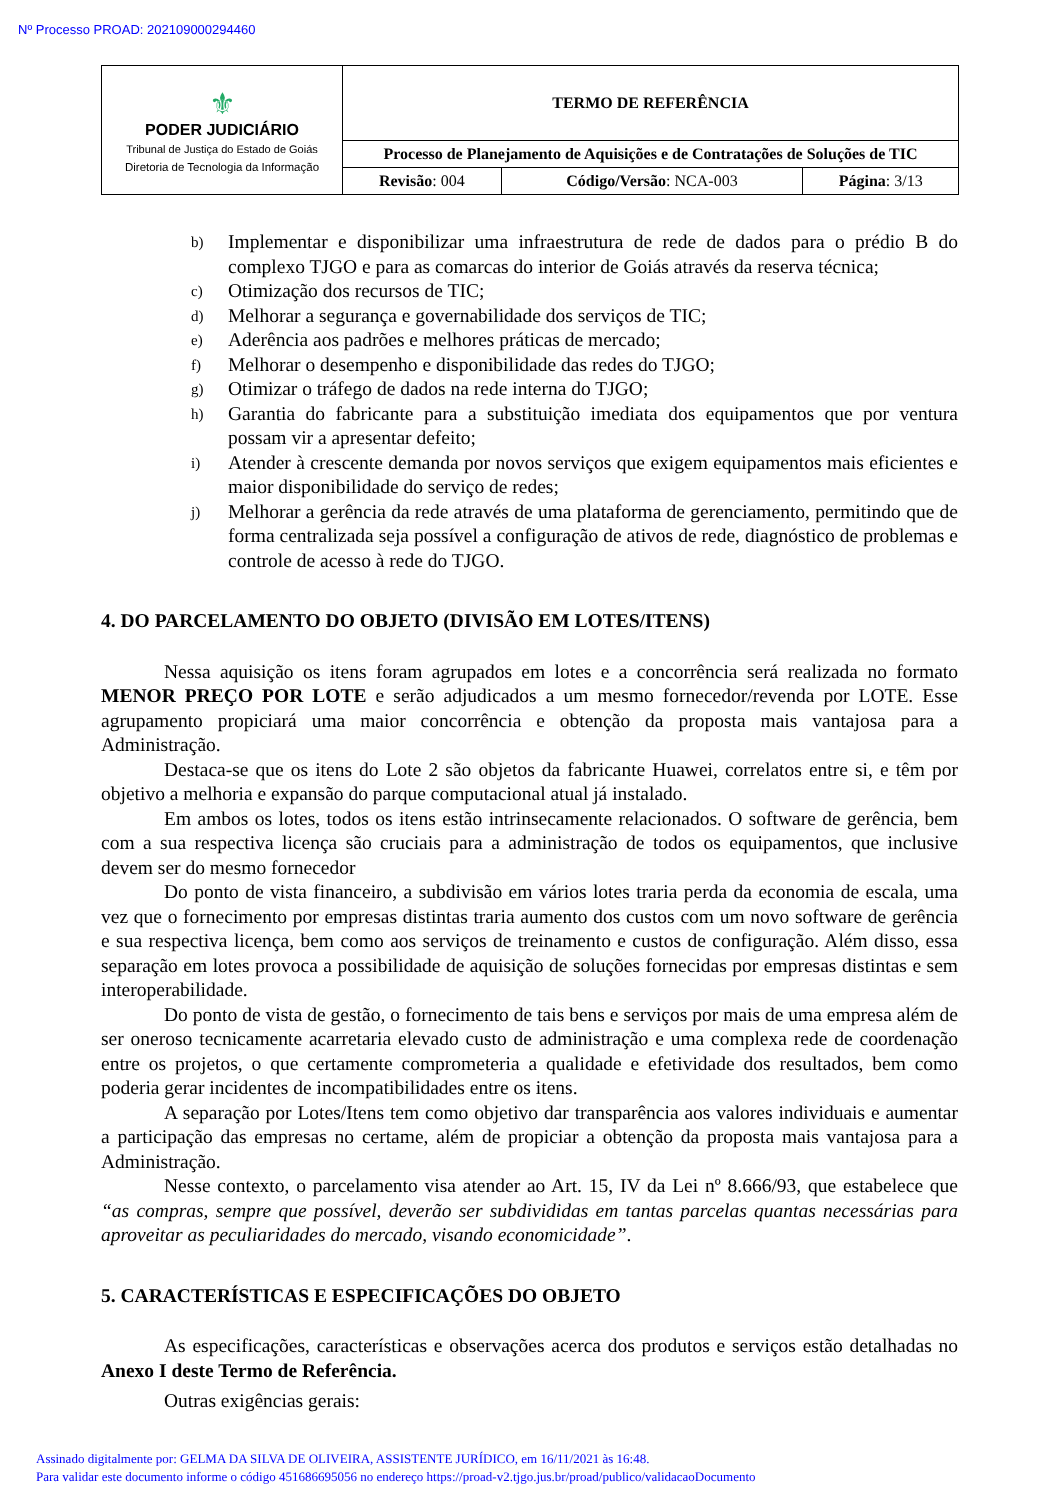Nº Processo PROAD: 202109000294460
| ⚜ PODER JUDICIÁRIO Tribunal de Justiça do Estado de Goiás Diretoria de Tecnologia da Informação | TERMO DE REFERÊNCIA | | |
| | Processo de Planejamento de Aquisições e de Contratações de Soluções de TIC | | |
| | Revisão : 004 | Código/Versão : NCA-003 | Página : 3/13 |
b) Implementar e disponibilizar uma infraestrutura de rede de dados para o prédio B do complexo TJGO e para as comarcas do interior de Goiás através da reserva técnica;
c) Otimização dos recursos de TIC;
d) Melhorar a segurança e governabilidade dos serviços de TIC;
e) Aderência aos padrões e melhores práticas de mercado;
f) Melhorar o desempenho e disponibilidade das redes do TJGO;
g) Otimizar o tráfego de dados na rede interna do TJGO;
h) Garantia do fabricante para a substituição imediata dos equipamentos que por ventura possam vir a apresentar defeito;
i) Atender à crescente demanda por novos serviços que exigem equipamentos mais eficientes e maior disponibilidade do serviço de redes;
j) Melhorar a gerência da rede através de uma plataforma de gerenciamento, permitindo que de forma centralizada seja possível a configuração de ativos de rede, diagnóstico de problemas e controle de acesso à rede do TJGO.
4. DO PARCELAMENTO DO OBJETO (DIVISÃO EM LOTES/ITENS)
Nessa aquisição os itens foram agrupados em lotes e a concorrência será realizada no formato MENOR PREÇO POR LOTE e serão adjudicados a um mesmo fornecedor/revenda por LOTE. Esse agrupamento propiciará uma maior concorrência e obtenção da proposta mais vantajosa para a Administração.
Destaca-se que os itens do Lote 2 são objetos da fabricante Huawei, correlatos entre si, e têm por objetivo a melhoria e expansão do parque computacional atual já instalado.
Em ambos os lotes, todos os itens estão intrinsecamente relacionados. O software de gerência, bem com a sua respectiva licença são cruciais para a administração de todos os equipamentos, que inclusive devem ser do mesmo fornecedor
Do ponto de vista financeiro, a subdivisão em vários lotes traria perda da economia de escala, uma vez que o fornecimento por empresas distintas traria aumento dos custos com um novo software de gerência e sua respectiva licença, bem como aos serviços de treinamento e custos de configuração. Além disso, essa separação em lotes provoca a possibilidade de aquisição de soluções fornecidas por empresas distintas e sem interoperabilidade.
Do ponto de vista de gestão, o fornecimento de tais bens e serviços por mais de uma empresa além de ser oneroso tecnicamente acarretaria elevado custo de administração e uma complexa rede de coordenação entre os projetos, o que certamente comprometeria a qualidade e efetividade dos resultados, bem como poderia gerar incidentes de incompatibilidades entre os itens.
A separação por Lotes/Itens tem como objetivo dar transparência aos valores individuais e aumentar a participação das empresas no certame, além de propiciar a obtenção da proposta mais vantajosa para a Administração.
Nesse contexto, o parcelamento visa atender ao Art. 15, IV da Lei nº 8.666/93, que estabelece que “as compras, sempre que possível, deverão ser subdivididas em tantas parcelas quantas necessárias para aproveitar as peculiaridades do mercado, visando economicidade”.
5. CARACTERÍSTICAS E ESPECIFICAÇÕES DO OBJETO
As especificações, características e observações acerca dos produtos e serviços estão detalhadas no Anexo I deste Termo de Referência.
Outras exigências gerais:
Assinado digitalmente por: GELMA DA SILVA DE OLIVEIRA, ASSISTENTE JURÍDICO, em 16/11/2021 às 16:48.
Para validar este documento informe o código 451686695056 no endereço https://proad-v2.tjgo.jus.br/proad/publico/validacaoDocumento